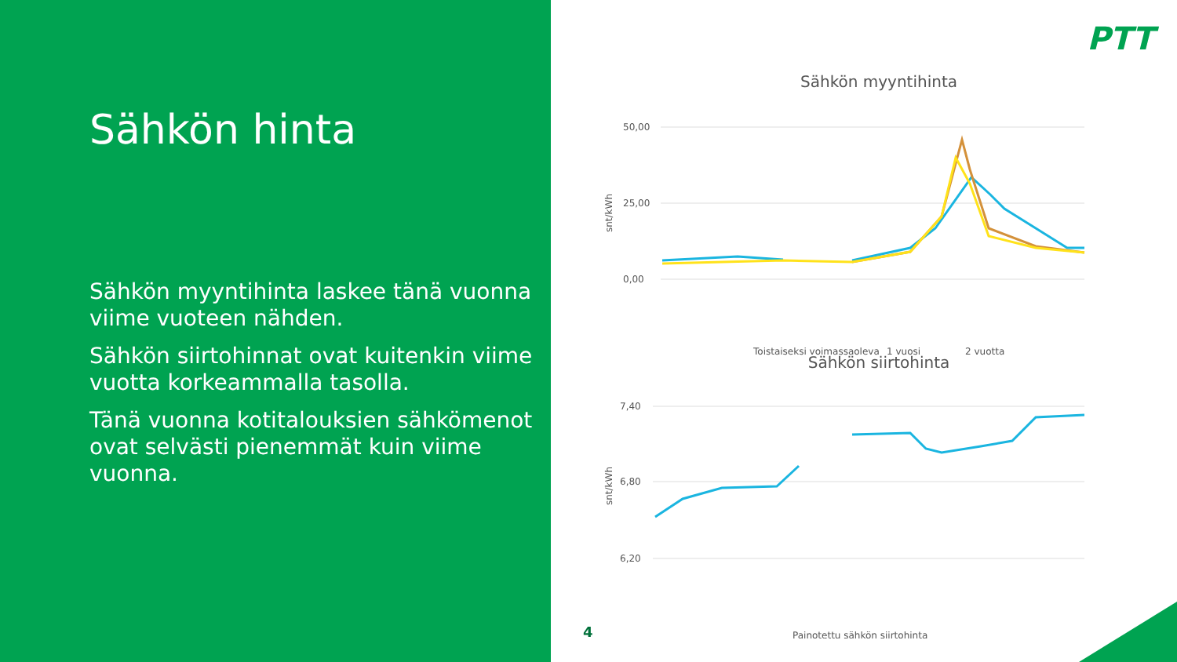Sähkön hinta
Sähkön myyntihinta laskee tänä vuonna viime vuoteen nähden.
Sähkön siirtohinnat ovat kuitenkin viime vuotta korkeammalla tasolla.
Tänä vuonna kotitalouksien sähkömenot ovat selvästi pienemmät kuin viime vuonna.
PTT
Sähkön myyntihinta
snt/kWh
50,00
25,00
0,00
Toistaiseksi voimassaoleva
1 vuosi
2 vuotta
Sähkön siirtohinta
snt/kWh
7,40
6,80
6,20
Painotettu sähkön siirtohinta
4